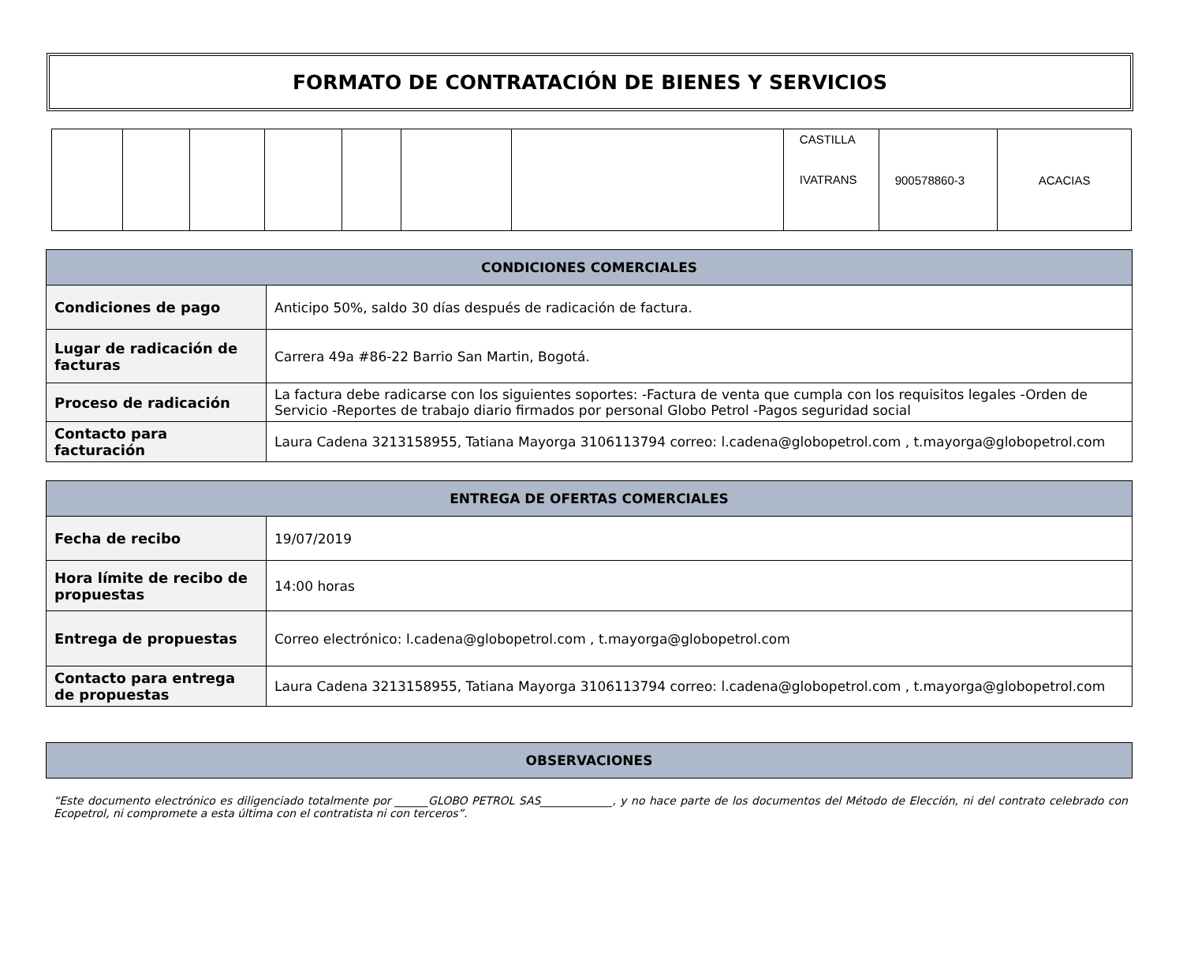FORMATO DE CONTRATACIÓN DE BIENES Y SERVICIOS
| | | | | | | | CASTILLA IVATRANS | 900578860-3 | ACACIAS |
| CONDICIONES COMERCIALES | |
| --- | --- |
| Condiciones de pago | Anticipo 50%, saldo 30 días después de radicación de factura. |
| Lugar de radicación de facturas | Carrera 49a #86-22 Barrio San Martin, Bogotá. |
| Proceso de radicación | La factura debe radicarse con los siguientes soportes: -Factura de venta que cumpla con los requisitos legales -Orden de Servicio -Reportes de trabajo diario firmados por personal Globo Petrol -Pagos seguridad social |
| Contacto para facturación | Laura Cadena 3213158955, Tatiana Mayorga 3106113794 correo: l.cadena@globopetrol.com , t.mayorga@globopetrol.com |
| ENTREGA DE OFERTAS COMERCIALES | |
| --- | --- |
| Fecha de recibo | 19/07/2019 |
| Hora límite de recibo de propuestas | 14:00 horas |
| Entrega de propuestas | Correo electrónico: l.cadena@globopetrol.com , t.mayorga@globopetrol.com |
| Contacto para entrega de propuestas | Laura Cadena 3213158955, Tatiana Mayorga 3106113794 correo: l.cadena@globopetrol.com , t.mayorga@globopetrol.com |
| OBSERVACIONES |
| --- |
“Este documento electrónico es diligenciado totalmente por ______GLOBO PETROL SAS_____________, y no hace parte de los documentos del Método de Elección, ni del contrato celebrado con Ecopetrol, ni compromete a esta última con el contratista ni con terceros”.